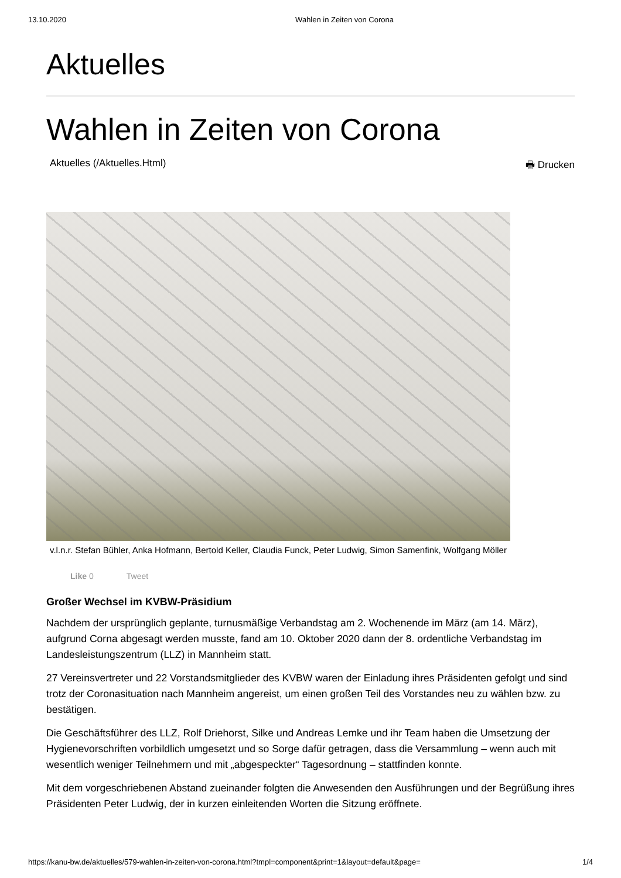13.10.2020 Wahlen in Zeiten von Corona
Aktuelles
Wahlen in Zeiten von Corona
Aktuelles (/Aktuelles.Html) 🖶 Drucken
v.l.n.r. Stefan Bühler, Anka Hofmann, Bertold Keller, Claudia Funck, Peter Ludwig, Simon Samenfink, Wolfgang Möller
Like 0 Tweet
Großer Wechsel im KVBW-Präsidium
Nachdem der ursprünglich geplante, turnusmäßige Verbandstag am 2. Wochenende im März (am 14. März), aufgrund Corna abgesagt werden musste, fand am 10. Oktober 2020 dann der 8. ordentliche Verbandstag im Landesleistungszentrum (LLZ) in Mannheim statt.
27 Vereinsvertreter und 22 Vorstandsmitglieder des KVBW waren der Einladung ihres Präsidenten gefolgt und sind trotz der Coronasituation nach Mannheim angereist, um einen großen Teil des Vorstandes neu zu wählen bzw. zu bestätigen.
Die Geschäftsführer des LLZ, Rolf Driehorst, Silke und Andreas Lemke und ihr Team haben die Umsetzung der Hygienevorschriften vorbildlich umgesetzt und so Sorge dafür getragen, dass die Versammlung – wenn auch mit wesentlich weniger Teilnehmern und mit „abgespeckter“ Tagesordnung – stattfinden konnte.
Mit dem vorgeschriebenen Abstand zueinander folgten die Anwesenden den Ausführungen und der Begrüßung ihres Präsidenten Peter Ludwig, der in kurzen einleitenden Worten die Sitzung eröffnete.
https://kanu-bw.de/aktuelles/579-wahlen-in-zeiten-von-corona.html?tmpl=component&print=1&layout=default&page= 1/4